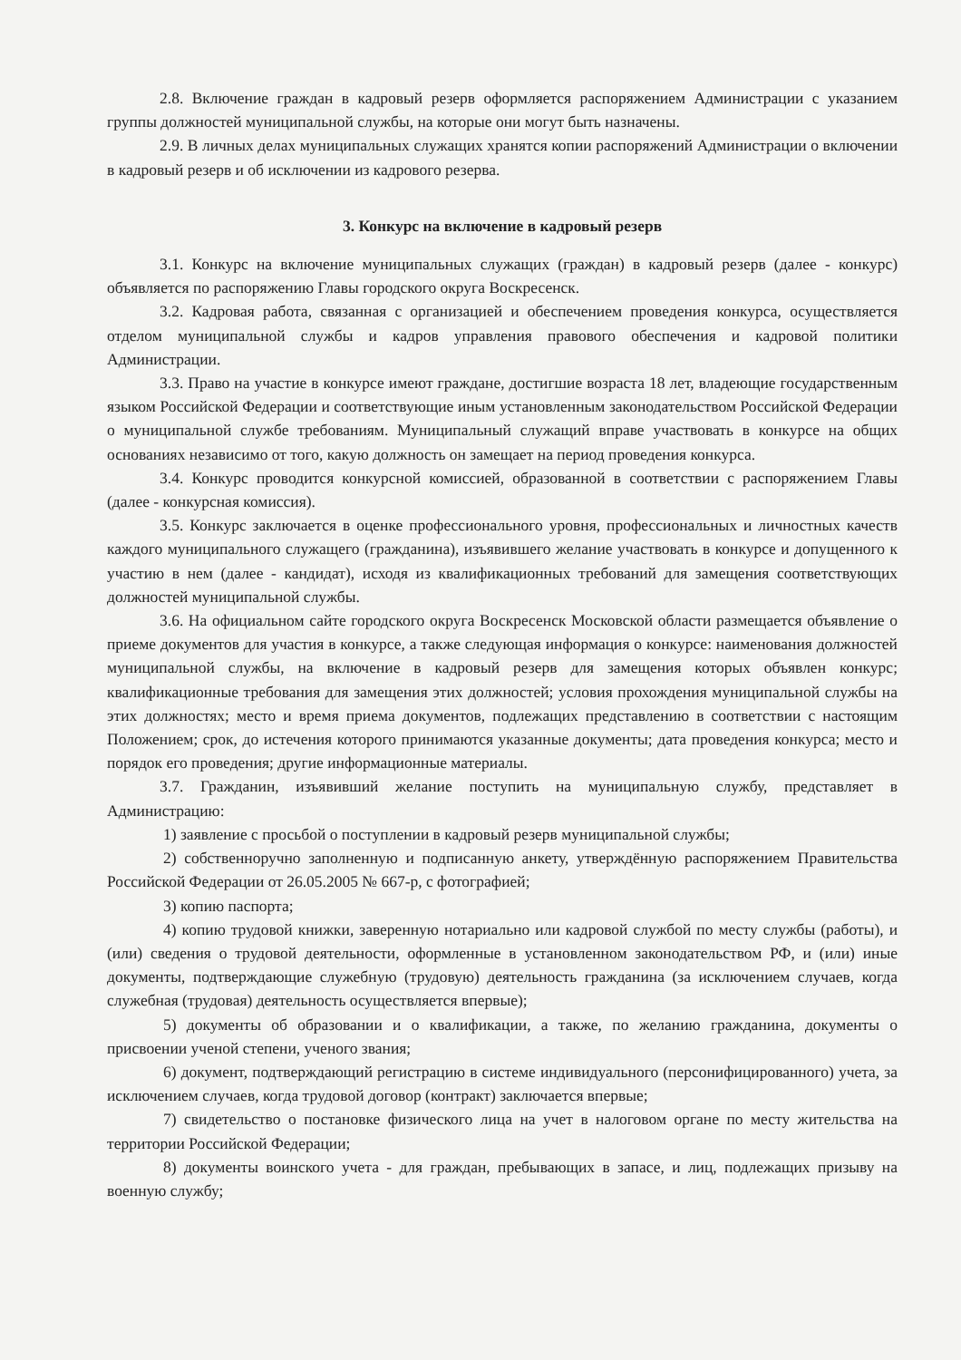2.8. Включение граждан в кадровый резерв оформляется распоряжением Администрации с указанием группы должностей муниципальной службы, на которые они могут быть назначены.
2.9. В личных делах муниципальных служащих хранятся копии распоряжений Администрации о включении в кадровый резерв и об исключении из кадрового резерва.
3. Конкурс на включение в кадровый резерв
3.1. Конкурс на включение муниципальных служащих (граждан) в кадровый резерв (далее - конкурс) объявляется по распоряжению Главы городского округа Воскресенск.
3.2. Кадровая работа, связанная с организацией и обеспечением проведения конкурса, осуществляется отделом муниципальной службы и кадров управления правового обеспечения и кадровой политики Администрации.
3.3. Право на участие в конкурсе имеют граждане, достигшие возраста 18 лет, владеющие государственным языком Российской Федерации и соответствующие иным установленным законодательством Российской Федерации о муниципальной службе требованиям. Муниципальный служащий вправе участвовать в конкурсе на общих основаниях независимо от того, какую должность он замещает на период проведения конкурса.
3.4. Конкурс проводится конкурсной комиссией, образованной в соответствии с распоряжением Главы (далее - конкурсная комиссия).
3.5. Конкурс заключается в оценке профессионального уровня, профессиональных и личностных качеств каждого муниципального служащего (гражданина), изъявившего желание участвовать в конкурсе и допущенного к участию в нем (далее - кандидат), исходя из квалификационных требований для замещения соответствующих должностей муниципальной службы.
3.6. На официальном сайте городского округа Воскресенск Московской области размещается объявление о приеме документов для участия в конкурсе, а также следующая информация о конкурсе: наименования должностей муниципальной службы, на включение в кадровый резерв для замещения которых объявлен конкурс; квалификационные требования для замещения этих должностей; условия прохождения муниципальной службы на этих должностях; место и время приема документов, подлежащих представлению в соответствии с настоящим Положением; срок, до истечения которого принимаются указанные документы; дата проведения конкурса; место и порядок его проведения; другие информационные материалы.
3.7. Гражданин, изъявивший желание поступить на муниципальную службу, представляет в Администрацию:
1) заявление с просьбой о поступлении в кадровый резерв муниципальной службы;
2) собственноручно заполненную и подписанную анкету, утверждённую распоряжением Правительства Российской Федерации от 26.05.2005 № 667-р, с фотографией;
3) копию паспорта;
4) копию трудовой книжки, заверенную нотариально или кадровой службой по месту службы (работы), и (или) сведения о трудовой деятельности, оформленные в установленном законодательством РФ, и (или) иные документы, подтверждающие служебную (трудовую) деятельность гражданина (за исключением случаев, когда служебная (трудовая) деятельность осуществляется впервые);
5) документы об образовании и о квалификации, а также, по желанию гражданина, документы о присвоении ученой степени, ученого звания;
6) документ, подтверждающий регистрацию в системе индивидуального (персонифицированного) учета, за исключением случаев, когда трудовой договор (контракт) заключается впервые;
7) свидетельство о постановке физического лица на учет в налоговом органе по месту жительства на территории Российской Федерации;
8) документы воинского учета - для граждан, пребывающих в запасе, и лиц, подлежащих призыву на военную службу;